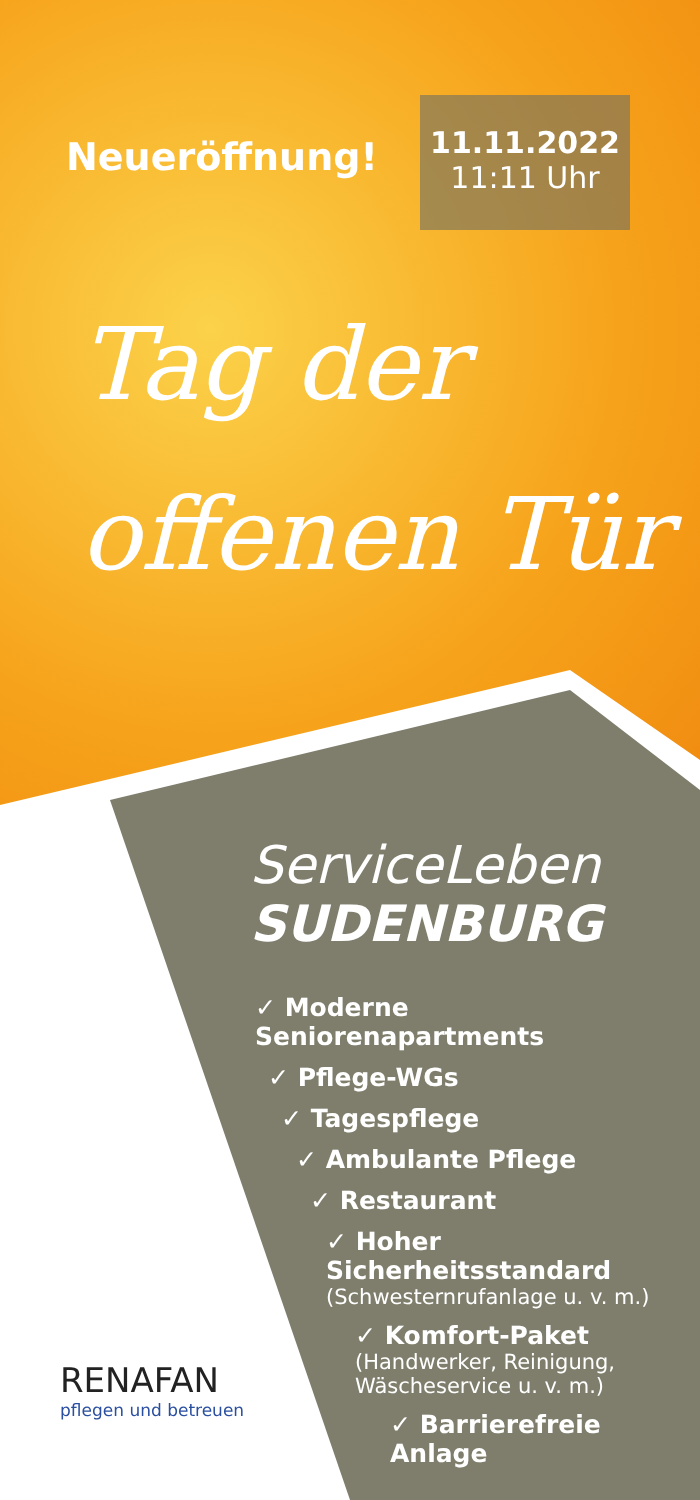Neueröffnung!
11.11.2022
11:11 Uhr
Tag der
offenen Tür
ServiceLeben
SUDENBURG
✓ Moderne Seniorenapartments
✓ Pflege-WGs
✓ Tagespflege
✓ Ambulante Pflege
✓ Restaurant
✓ Hoher Sicherheitsstandard
(Schwesternrufanlage u. v. m.)
✓ Komfort-Paket
(Handwerker, Reinigung,
Wäscheservice u. v. m.)
✓ Barrierefreie Anlage
RENAFAN
pflegen und betreuen